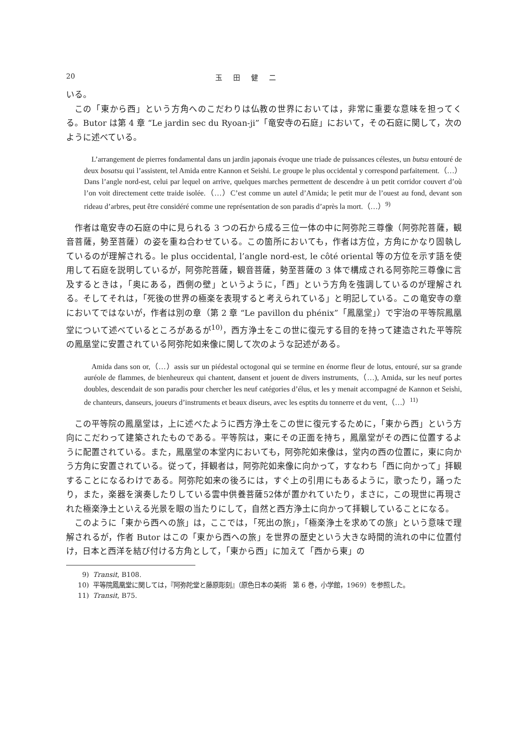20 玉田健二
いる。
この「東から西」という方角へのこだわりは仏教の世界においては，非常に重要な意味を担ってくる。Butor は第 4 章 “Le jardin sec du Ryoan-ji”「竜安寺の石庭」において，その石庭に関して，次のように述べている。
L’arrangement de pierres fondamental dans un jardin japonais évoque une triade de puissances célestes, un butsu entouré de deux bosatsu qui l’assistent, tel Amida entre Kannon et Seishi. Le groupe le plus occidental y correspond parfaitement.（…）Dans l’angle nord-est, celui par lequel on arrive, quelques marches permettent de descendre à un petit corridor couvert d’où l’on voit directement cette traide isolée.（…）C’est comme un autel d’Amida; le petit mur de l’ouest au fond, devant son rideau d’arbres, peut être considéré comme une représentation de son paradis d’après la mort.（…）<sup>9)</sup>
作者は竜安寺の石庭の中に見られる 3 つの石から成る三位一体の中に阿弥陀三尊像（阿弥陀菩薩，観音菩薩，勢至菩薩）の姿を重ね合わせている。この箇所においても，作者は方位，方角にかなり固執しているのが理解される。le plus occidental, l’angle nord-est, le côté oriental 等の方位を示す語を使用して石庭を説明しているが，阿弥陀菩薩，観音菩薩，勢至菩薩の 3 体で構成される阿弥陀三尊像に言及するときは，「奥にある，西側の壁」というように，「西」という方角を強調しているのが理解される。そしてそれは，「死後の世界の極楽を表現すると考えられている」と明記している。この竜安寺の章においてではないが，作者は別の章（第 2 章 “Le pavillon du phénix”「鳳凰堂」）で宇治の平等院鳳凰堂について述べているところがあるが<sup>10)</sup>，西方浄土をこの世に復元する目的を持って建造された平等院の鳳凰堂に安置されている阿弥陀如来像に関して次のような記述がある。
Amida dans son or,（…）assis sur un piédestal octogonal qui se termine en énorme fleur de lotus, entouré, sur sa grande auréole de flammes, de bienheureux qui chantent, dansent et jouent de divers instruments,（…), Amida, sur les neuf portes doubles, descendait de son paradis pour chercher les neuf catégories d’élus, et les y menait accompagné de Kannon et Seishi, de chanteurs, danseurs, joueurs d’instruments et beaux diseurs, avec les esptits du tonnerre et du vent,（…）<sup>11)</sup>
この平等院の鳳凰堂は，上に述べたように西方浄土をこの世に復元するために，「東から西」という方向にこだわって建築されたものである。平等院は，東にその正面を持ち，鳳凰堂がその西に位置するように配置されている。また，鳳凰堂の本堂内においても，阿弥陀如来像は，堂内の西の位置に，東に向かう方角に安置されている。従って，拝観者は，阿弥陀如来像に向かって，すなわち「西に向かって」拝観することになるわけである。阿弥陀如来の後ろには，すぐ上の引用にもあるように，歌ったり，踊ったり，また，楽器を演奏したりしている雲中供養菩薩52体が置かれていたり，まさに，この現世に再現された極楽浄土といえる光景を眼の当たりにして，自然と西方浄土に向かって拝観していることになる。
このように「東から西への旅」は，ここでは，「死出の旅」，「極楽浄土を求めての旅」という意味で理解されるが，作者 Butor はこの「東から西への旅」を世界の歴史という大きな時間的流れの中に位置付け，日本と西洋を結び付ける方角として，「東から西」に加えて「西から東」の
9) Transit, B108.
10) 平等院鳳凰堂に関しては，『阿弥陀堂と藤原彫刻』（原色日本の美術　第 6 巻，小学館，1969）を参照した。
11) Transit, B75.